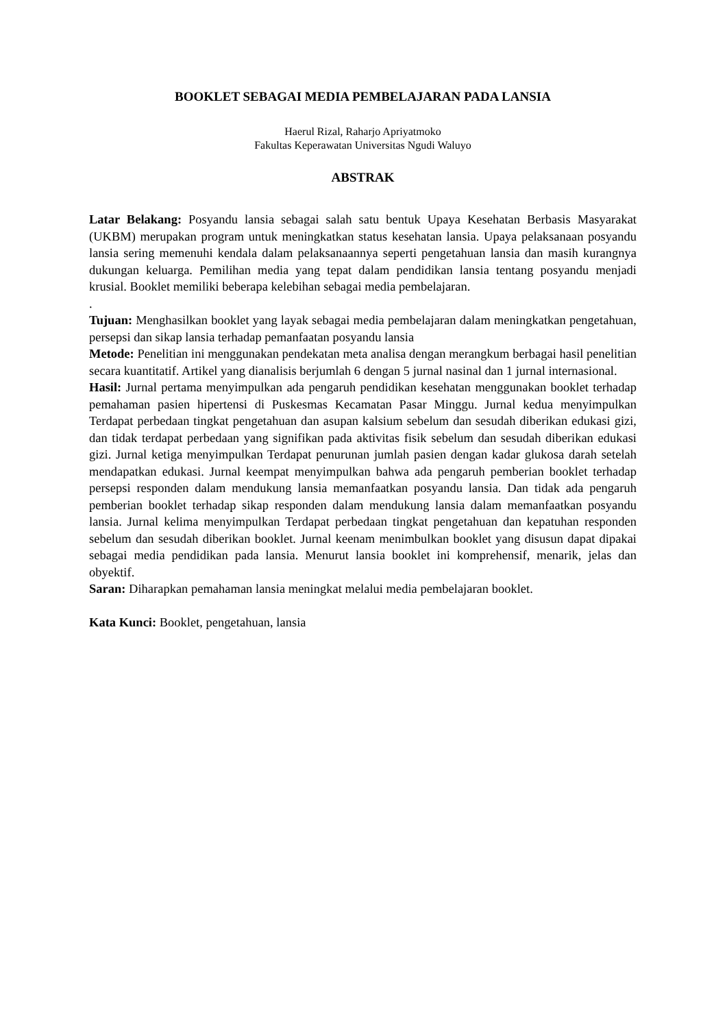BOOKLET SEBAGAI MEDIA PEMBELAJARAN PADA LANSIA
Haerul Rizal, Raharjo Apriyatmoko
Fakultas Keperawatan Universitas Ngudi Waluyo
ABSTRAK
Latar Belakang: Posyandu lansia sebagai salah satu bentuk Upaya Kesehatan Berbasis Masyarakat (UKBM) merupakan program untuk meningkatkan status kesehatan lansia. Upaya pelaksanaan posyandu lansia sering memenuhi kendala dalam pelaksanaannya seperti pengetahuan lansia dan masih kurangnya dukungan keluarga. Pemilihan media yang tepat dalam pendidikan lansia tentang posyandu menjadi krusial. Booklet memiliki beberapa kelebihan sebagai media pembelajaran.
.
Tujuan: Menghasilkan booklet yang layak sebagai media pembelajaran dalam meningkatkan pengetahuan, persepsi dan sikap lansia terhadap pemanfaatan posyandu lansia
Metode: Penelitian ini menggunakan pendekatan meta analisa dengan merangkum berbagai hasil penelitian secara kuantitatif. Artikel yang dianalisis berjumlah 6 dengan 5 jurnal nasinal dan 1 jurnal internasional.
Hasil: Jurnal pertama menyimpulkan ada pengaruh pendidikan kesehatan menggunakan booklet terhadap pemahaman pasien hipertensi di Puskesmas Kecamatan Pasar Minggu. Jurnal kedua menyimpulkan Terdapat perbedaan tingkat pengetahuan dan asupan kalsium sebelum dan sesudah diberikan edukasi gizi, dan tidak terdapat perbedaan yang signifikan pada aktivitas fisik sebelum dan sesudah diberikan edukasi gizi. Jurnal ketiga menyimpulkan Terdapat penurunan jumlah pasien dengan kadar glukosa darah setelah mendapatkan edukasi. Jurnal keempat menyimpulkan bahwa ada pengaruh pemberian booklet terhadap persepsi responden dalam mendukung lansia memanfaatkan posyandu lansia. Dan tidak ada pengaruh pemberian booklet terhadap sikap responden dalam mendukung lansia dalam memanfaatkan posyandu lansia. Jurnal kelima menyimpulkan Terdapat perbedaan tingkat pengetahuan dan kepatuhan responden sebelum dan sesudah diberikan booklet. Jurnal keenam menimbulkan booklet yang disusun dapat dipakai sebagai media pendidikan pada lansia. Menurut lansia booklet ini komprehensif, menarik, jelas dan obyektif.
Saran: Diharapkan pemahaman lansia meningkat melalui media pembelajaran booklet.
Kata Kunci: Booklet, pengetahuan, lansia